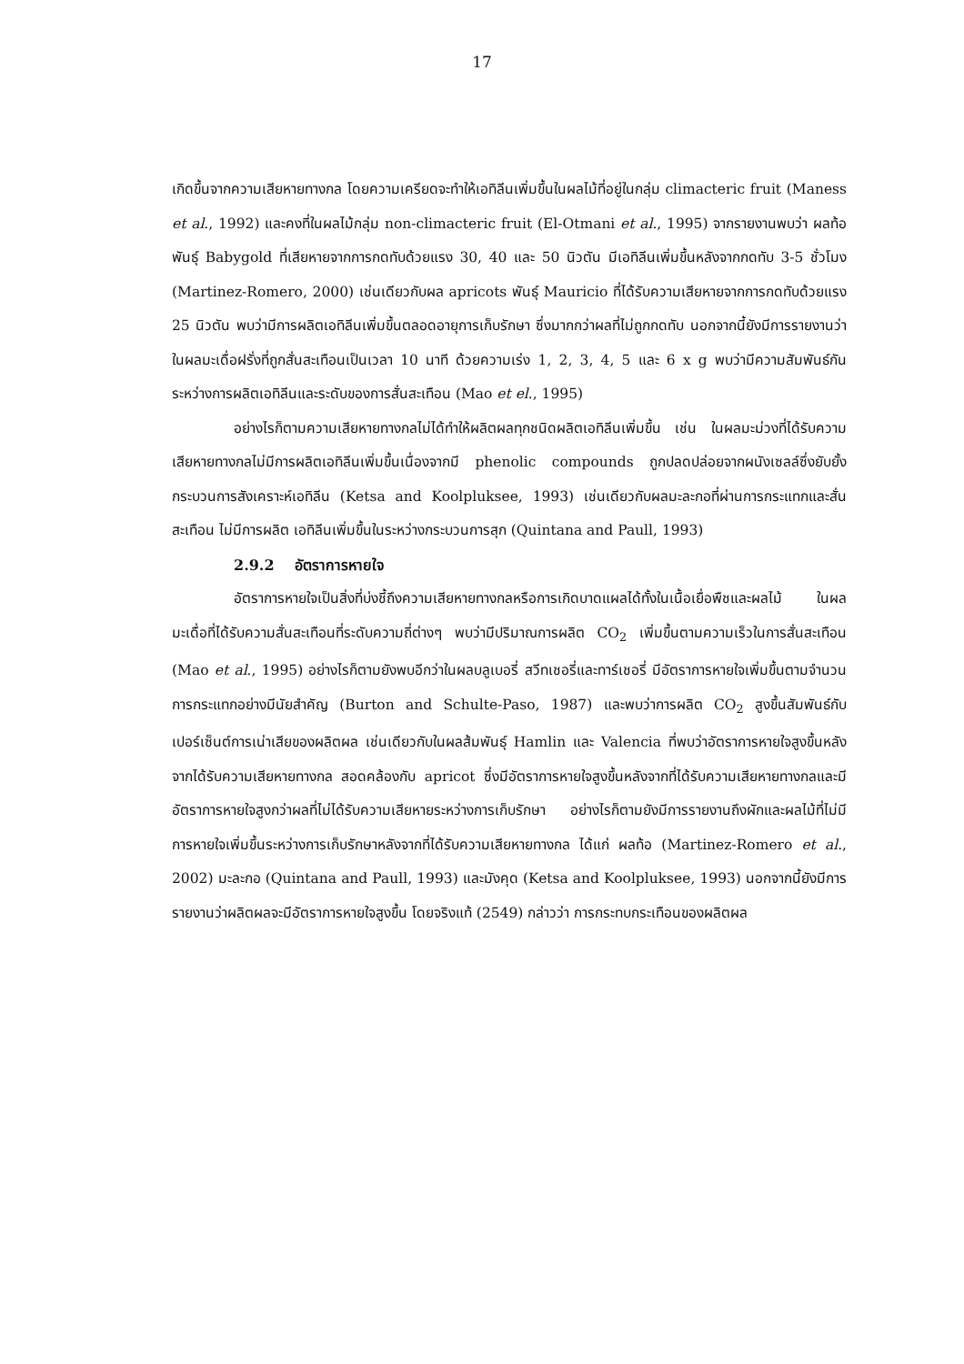17
เกิดขึ้นจากความเสียหายทางกล โดยความเครียดจะทำให้เอทิลีนเพิ่มขึ้นในผลไม้ที่อยู่ในกลุ่ม climacteric fruit (Maness et al., 1992) และคงที่ในผลไม้กลุ่ม non-climacteric fruit (El-Otmani et al., 1995) จากรายงานพบว่า ผลท้อ พันธุ์ Babygold ที่เสียหายจากการกดทับด้วยแรง 30, 40 และ 50 นิวตัน มีเอทิลีนเพิ่มขึ้นหลังจากกดทับ 3-5 ชั่วโมง (Martinez-Romero, 2000) เช่นเดียวกับผล apricots พันธุ์ Mauricio ที่ได้รับความเสียหายจากการกดทับด้วยแรง 25 นิวตัน พบว่ามีการผลิตเอทิลีนเพิ่มขึ้นตลอดอายุการเก็บรักษา ซึ่งมากกว่าผลที่ไม่ถูกกดทับ นอกจากนี้ยังมีการรายงานว่าในผลมะเดื่อฝรั่งที่ถูกสั่นสะเทือนเป็นเวลา 10 นาที ด้วยความเร่ง 1, 2, 3, 4, 5 และ 6 x g พบว่ามีความสัมพันธ์กันระหว่างการผลิตเอทิลีนและระดับของการสั่นสะเทือน (Mao et el., 1995)
อย่างไรก็ตามความเสียหายทางกลไม่ได้ทำให้ผลิตผลทุกชนิดผลิตเอทิลีนเพิ่มขึ้น เช่น ในผลมะม่วงที่ได้รับความเสียหายทางกลไม่มีการผลิตเอทิลีนเพิ่มขึ้นเนื่องจากมี phenolic compounds ถูกปลดปล่อยจากผนังเซลล์ซึ่งยับยั้งกระบวนการสังเคราะห์เอทิลีน (Ketsa and Koolpluksee, 1993) เช่นเดียวกับผลมะละกอที่ผ่านการกระแทกและสั่นสะเทือน ไม่มีการผลิต เอทิลีนเพิ่มขึ้นในระหว่างกระบวนการสุก (Quintana and Paull, 1993)
2.9.2 อัตราการหายใจ
อัตราการหายใจเป็นสิ่งที่บ่งชี้ถึงความเสียหายทางกลหรือการเกิดบาดแผลได้ทั้งในเนื้อเยื่อพืชและผลไม้ ในผลมะเดื่อที่ได้รับความสั่นสะเทือนที่ระดับความถี่ต่างๆ พบว่ามีปริมาณการผลิต CO<sub>2</sub> เพิ่มขึ้นตามความเร็วในการสั่นสะเทือน (Mao et al., 1995) อย่างไรก็ตามยังพบอีกว่าในผลบลูเบอรี่ สวีทเชอรี่และทาร์เชอรี่ มีอัตราการหายใจเพิ่มขึ้นตามจำนวนการกระแทกอย่างมีนัยสำคัญ (Burton and Schulte-Paso, 1987) และพบว่าการผลิต CO<sub>2</sub> สูงขึ้นสัมพันธ์กับเปอร์เซ็นต์การเน่าเสียของผลิตผล เช่นเดียวกับในผลส้มพันธุ์ Hamlin และ Valencia ที่พบว่าอัตราการหายใจสูงขึ้นหลังจากได้รับความเสียหายทางกล สอดคล้องกับ apricot ซึ่งมีอัตราการหายใจสูงขึ้นหลังจากที่ได้รับความเสียหายทางกลและมีอัตราการหายใจสูงกว่าผลที่ไม่ได้รับความเสียหายระหว่างการเก็บรักษา อย่างไรก็ตามยังมีการรายงานถึงผักและผลไม้ที่ไม่มีการหายใจเพิ่มขึ้นระหว่างการเก็บรักษาหลังจากที่ได้รับความเสียหายทางกล ได้แก่ ผลท้อ (Martinez-Romero et al., 2002) มะละกอ (Quintana and Paull, 1993) และมังคุด (Ketsa and Koolpluksee, 1993) นอกจากนี้ยังมีการรายงานว่าผลิตผลจะมีอัตราการหายใจสูงขึ้น โดยจริงแท้ (2549) กล่าวว่า การกระทบกระเทือนของผลิตผล